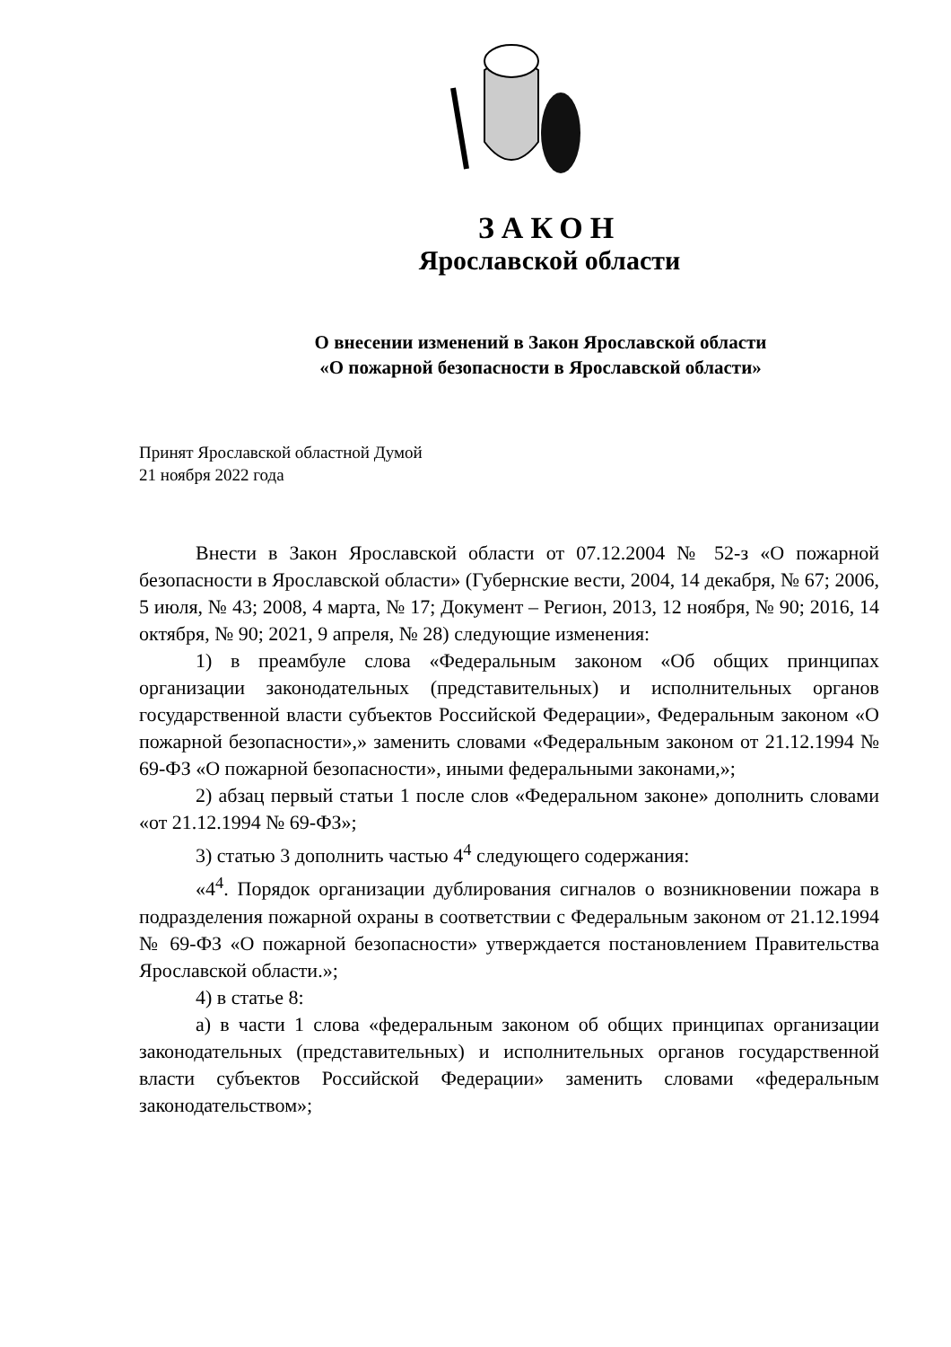ЗАКОН
Ярославской области
О внесении изменений в Закон Ярославской области
«О пожарной безопасности в Ярославской области»
Принят Ярославской областной Думой
21 ноября 2022 года
Внести в Закон Ярославской области от 07.12.2004 № 52-з «О пожарной безопасности в Ярославской области» (Губернские вести, 2004, 14 декабря, № 67; 2006, 5 июля, № 43; 2008, 4 марта, № 17; Документ – Регион, 2013, 12 ноября, № 90; 2016, 14 октября, № 90; 2021, 9 апреля, № 28) следующие изменения:
1) в преамбуле слова «Федеральным законом «Об общих принципах организации законодательных (представительных) и исполнительных органов государственной власти субъектов Российской Федерации», Федеральным законом «О пожарной безопасности»,» заменить словами «Федеральным законом от 21.12.1994 № 69-ФЗ «О пожарной безопасности», иными федеральными законами,»;
2) абзац первый статьи 1 после слов «Федеральном законе» дополнить словами «от 21.12.1994 № 69-ФЗ»;
3) статью 3 дополнить частью 4<sup>4</sup> следующего содержания:
«4<sup>4</sup>. Порядок организации дублирования сигналов о возникновении пожара в подразделения пожарной охраны в соответствии с Федеральным законом от 21.12.1994 № 69-ФЗ «О пожарной безопасности» утверждается постановлением Правительства Ярославской области.»;
4) в статье 8:
а) в части 1 слова «федеральным законом об общих принципах организации законодательных (представительных) и исполнительных органов государственной власти субъектов Российской Федерации» заменить словами «федеральным законодательством»;